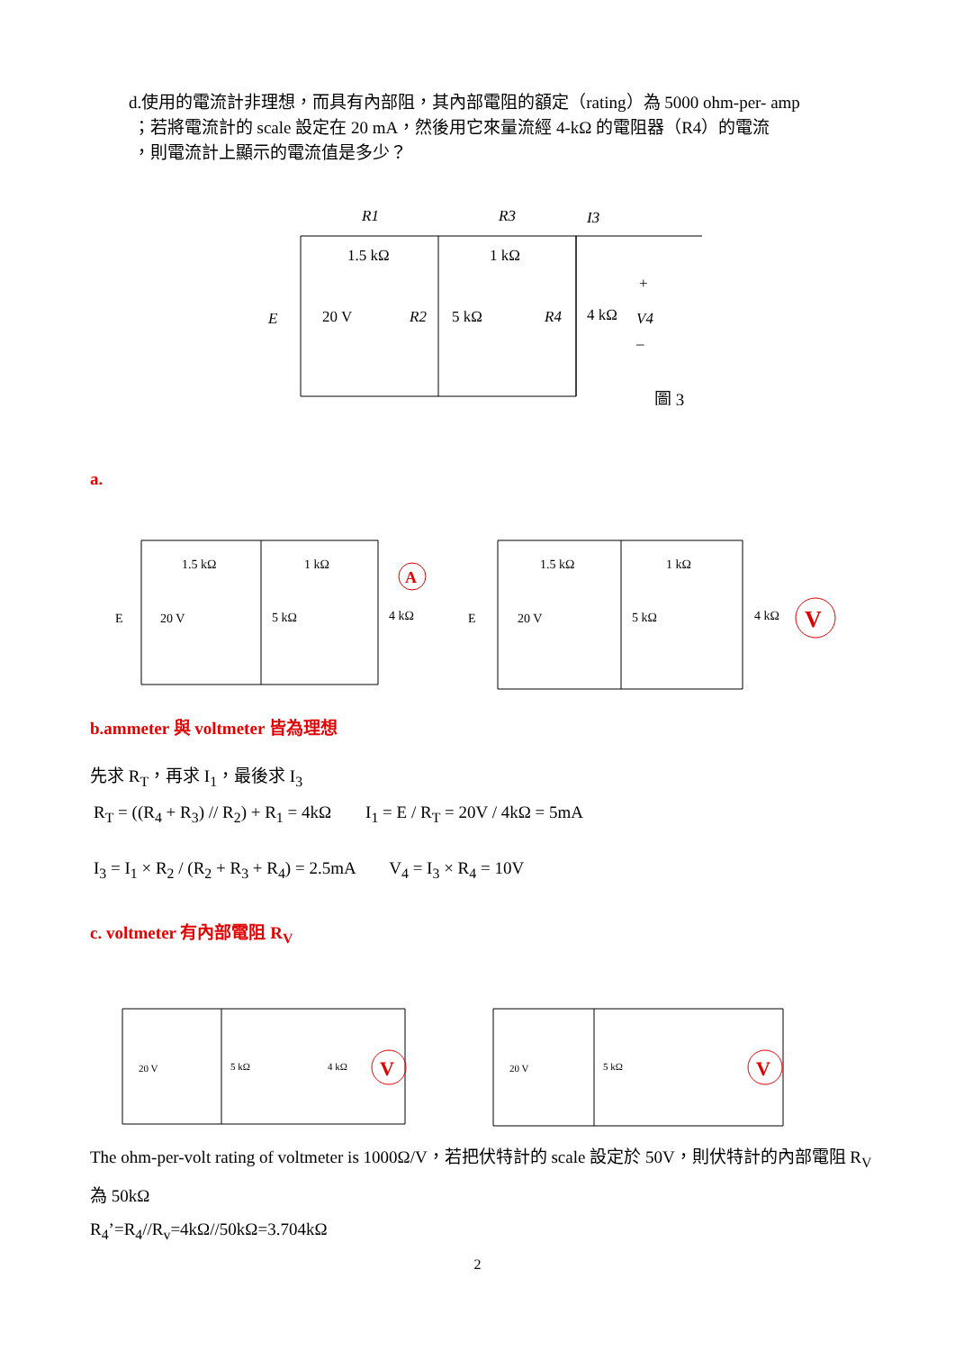d.使用的電流計非理想，而具有內部阻，其內部電阻的額定（rating）為 5000 ohm-per- amp
；若將電流計的 scale 設定在 20 mA，然後用它來量流經 4-kΩ 的電阻器（R4）的電流
，則電流計上顯示的電流值是多少？
R1
1.5 kΩ
R3
1 kΩ
I3
E
20 V
R2
5 kΩ
R4
4 kΩ
+
V4
–
圖 3
a.
A
V
E
20 V
5 kΩ
4 kΩ
1.5 kΩ
1 kΩ
E
20 V
5 kΩ
4 kΩ
1.5 kΩ
1 kΩ
b.ammeter 與 voltmeter 皆為理想
先求 R<sub>T</sub>，再求 I<sub>1</sub>，最後求 I<sub>3</sub>
R<sub>T</sub> = ((R<sub>4</sub> + R<sub>3</sub>) // R<sub>2</sub>) + R<sub>1</sub> = 4kΩ I<sub>1</sub> = E / R<sub>T</sub> = 20V / 4kΩ = 5mA
I<sub>3</sub> = I<sub>1</sub> × R<sub>2</sub> / (R<sub>2</sub> + R<sub>3</sub> + R<sub>4</sub>) = 2.5mA V<sub>4</sub> = I<sub>3</sub> × R<sub>4</sub> = 10V
c. voltmeter 有內部電阻 R<sub>V</sub>
V
V
20 V
5 kΩ
4 kΩ
20 V
5 kΩ
The ohm-per-volt rating of voltmeter is 1000Ω/V，若把伏特計的 scale 設定於 50V，則伏特計的內部電阻 R<sub>V</sub> 為 50kΩ
R<sub>4</sub>’=R<sub>4</sub>//R<sub>v</sub>=4kΩ//50kΩ=3.704kΩ
2